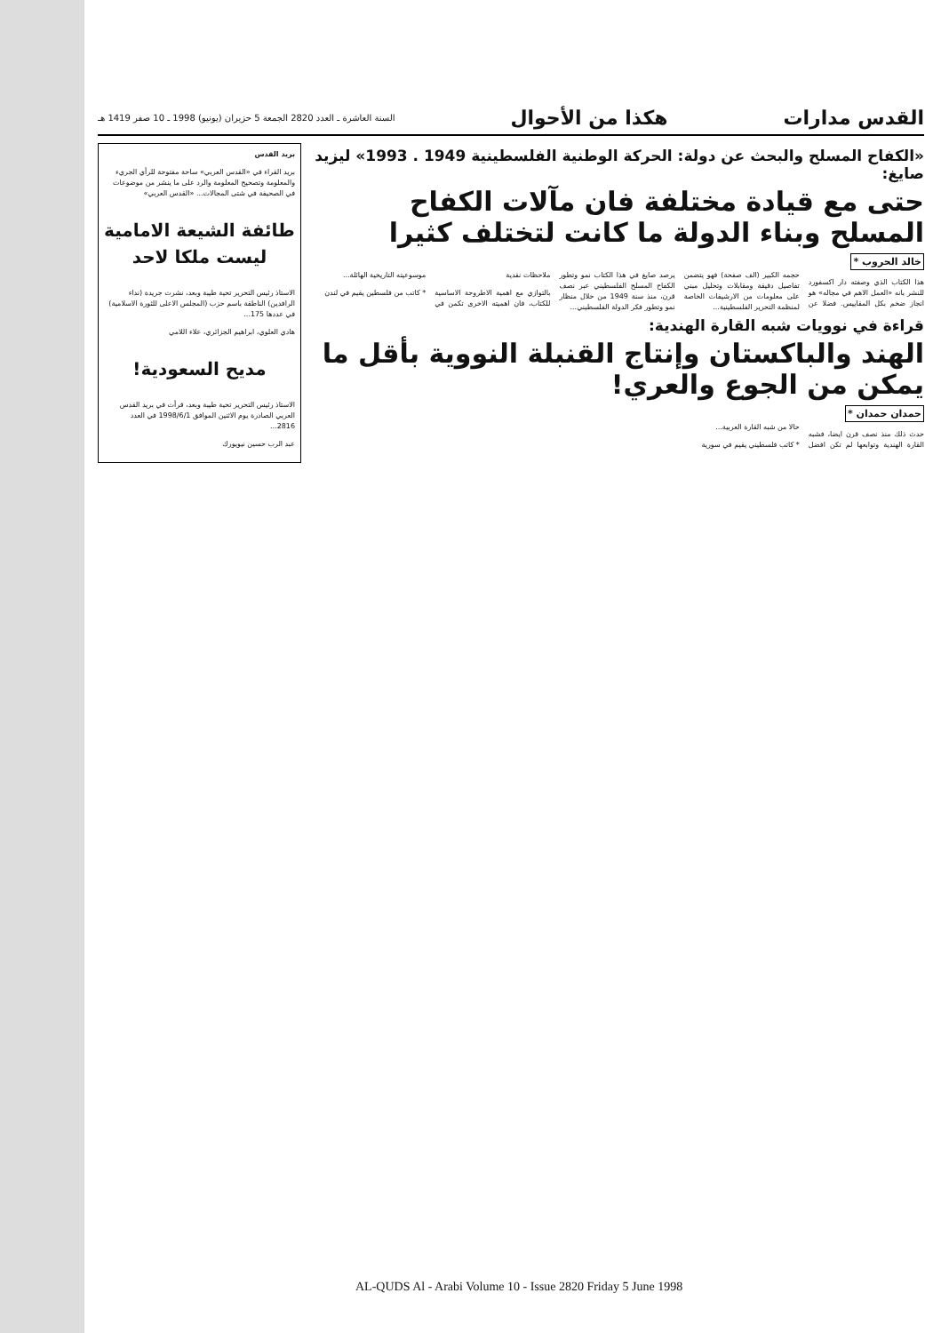القدس مدارات هكذا من الأحوال السنة العاشرة ـ العدد 2820 الجمعة 5 حزيران (يونيو) 1998 ـ 10 صفر 1419 هـ
«الكفاح المسلح والبحث عن دولة: الحركة الوطنية الفلسطينية 1949 . 1993» ليزيد صايغ:
حتى مع قيادة مختلفة فان مآلات الكفاح المسلح وبناء الدولة ما كانت لتختلف كثيرا
خالد الحروب *
هذا الكتاب الذي وصفته دار اكسفورد للنشر بانه «العمل الاهم في مجاله» هو انجاز ضخم بكل المقاييس. فضلا عن حجمه الكبير (الف صفحة) فهو يتضمن تفاصيل دقيقة ومقابلات وتحليل مبني على معلومات من الارشيفات الخاصة لمنظمة التحرير الفلسطينية...
يرصد صايغ في هذا الكتاب نمو وتطور الكفاح المسلح الفلسطيني عبر نصف قرن، منذ سنة 1949 من خلال منظار نمو وتطور فكر الدولة الفلسطيني...
ملاحظات نقدية
بالتوازي مع اهمية الاطروحة الاساسية للكتاب، فان اهميته الاخرى تكمن في موسوعيته التاريخية الهائلة...
* كاتب من فلسطين يقيم في لندن
قراءة في نوويات شبه القارة الهندية:
الهند والباكستان وإنتاج القنبلة النووية بأقل ما يمكن من الجوع والعري!
حمدان حمدان *
حدث ذلك منذ نصف قرن ايضا، فشبه القارة الهندية وتوابعها لم تكن افضل حالا من شبه القارة العربية...
* كاتب فلسطيني يقيم في سورية
بريد القدس
بريد القراء في «القدس العربي» ساحة مفتوحة للرأي الجريء والمعلومة وتصحيح المعلومة والرد على ما ينشر من موضوعات في الصحيفة في شتى المجالات... «القدس العربي»
طائفة الشيعة الامامية ليست ملكا لاحد
الاستاذ رئيس التحرير تحية طيبة وبعد، نشرت جريدة (نداء الرافدين) الناطقة باسم حزب (المجلس الاعلى للثورة الاسلامية) في عددها 175...
هادي العلوي، ابراهيم الجزائري، علاء اللامي
مديح السعودية!
الاستاذ رئيس التحرير تحية طيبة وبعد، قرأت في بريد القدس العربي الصادرة يوم الاثنين الموافق 1998/6/1 في العدد 2816...
عبد الرب حسين نيويورك
AL-QUDS Al - Arabi Volume 10 - Issue 2820 Friday 5 June 1998